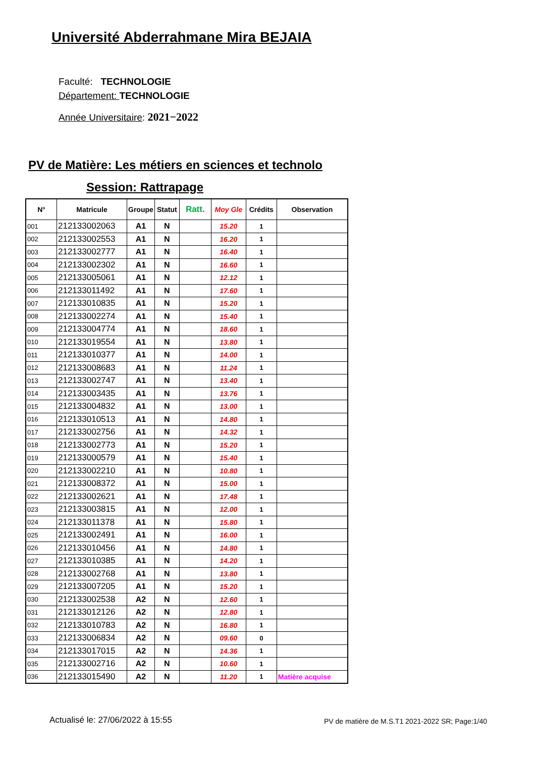Université Abderrahmane Mira BEJAIA
Faculté: TECHNOLOGIE
Département: TECHNOLOGIE
Année Universitaire: 2021−2022
PV de Matière: Les métiers en sciences et technolo
Session: Rattrapage
| N° | Matricule | Groupe | Statut | Ratt. | Moy Gle | Crédits | Observation |
| --- | --- | --- | --- | --- | --- | --- | --- |
| 001 | 212133002063 | A1 | N | | 15.20 | 1 | |
| 002 | 212133002553 | A1 | N | | 16.20 | 1 | |
| 003 | 212133002777 | A1 | N | | 16.40 | 1 | |
| 004 | 212133002302 | A1 | N | | 16.60 | 1 | |
| 005 | 212133005061 | A1 | N | | 12.12 | 1 | |
| 006 | 212133011492 | A1 | N | | 17.60 | 1 | |
| 007 | 212133010835 | A1 | N | | 15.20 | 1 | |
| 008 | 212133002274 | A1 | N | | 15.40 | 1 | |
| 009 | 212133004774 | A1 | N | | 18.60 | 1 | |
| 010 | 212133019554 | A1 | N | | 13.80 | 1 | |
| 011 | 212133010377 | A1 | N | | 14.00 | 1 | |
| 012 | 212133008683 | A1 | N | | 11.24 | 1 | |
| 013 | 212133002747 | A1 | N | | 13.40 | 1 | |
| 014 | 212133003435 | A1 | N | | 13.76 | 1 | |
| 015 | 212133004832 | A1 | N | | 13.00 | 1 | |
| 016 | 212133010513 | A1 | N | | 14.80 | 1 | |
| 017 | 212133002756 | A1 | N | | 14.32 | 1 | |
| 018 | 212133002773 | A1 | N | | 15.20 | 1 | |
| 019 | 212133000579 | A1 | N | | 15.40 | 1 | |
| 020 | 212133002210 | A1 | N | | 10.80 | 1 | |
| 021 | 212133008372 | A1 | N | | 15.00 | 1 | |
| 022 | 212133002621 | A1 | N | | 17.48 | 1 | |
| 023 | 212133003815 | A1 | N | | 12.00 | 1 | |
| 024 | 212133011378 | A1 | N | | 15.80 | 1 | |
| 025 | 212133002491 | A1 | N | | 16.00 | 1 | |
| 026 | 212133010456 | A1 | N | | 14.80 | 1 | |
| 027 | 212133010385 | A1 | N | | 14.20 | 1 | |
| 028 | 212133002768 | A1 | N | | 13.80 | 1 | |
| 029 | 212133007205 | A1 | N | | 15.20 | 1 | |
| 030 | 212133002538 | A2 | N | | 12.60 | 1 | |
| 031 | 212133012126 | A2 | N | | 12.80 | 1 | |
| 032 | 212133010783 | A2 | N | | 16.80 | 1 | |
| 033 | 212133006834 | A2 | N | | 09.60 | 0 | |
| 034 | 212133017015 | A2 | N | | 14.36 | 1 | |
| 035 | 212133002716 | A2 | N | | 10.60 | 1 | |
| 036 | 212133015490 | A2 | N | | 11.20 | 1 | Matière acquise |
Actualisé le: 27/06/2022 à 15:55 PV de matière de M.S.T1 2021-2022 SR; Page:1/40